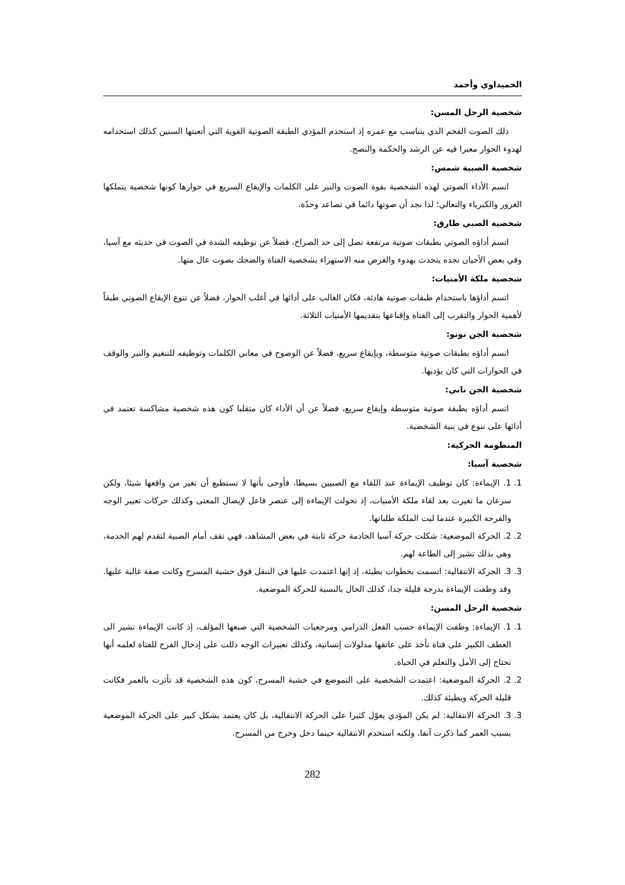الحميداوي وأحمد
شخصية الرجل المسن:
ذلك الصوت الفخم الذي يتناسب مع عمره إذ استخدم المؤدي الطبقة الصوتية القوية التي أتعبتها السنين كذلك استخدامه لهدوء الحوار معبرا فيه عن الرشد والحكمة والنصح.
شخصية الصبية شمس:
اتسم الأداء الصوتي لهذه الشخصية بقوة الصوت والنبر على الكلمات والإيقاع السريع في حوارها كونها شخصية يتملكها الغرور والكبرياء والتعالي؛ لذا نجد أن صوتها دائما في تصاعد وحدّة.
شخصية الصبي طارق:
اتسم أداؤه الصوتي بطبقات صوتية مرتفعة تصل إلى حد الصراخ، فضلاً عن توظيفه الشدة في الصوت في حديثه مع آسيا، وفي بعض الأحيان نجده يتحدث بهدوء والغرض منه الاستهزاء بشخصية الفتاة والضحك بصوت عال منها.
شخصية ملكة الأمنيات:
اتسم أداؤها باستخدام طبقات صوتية هادئة، فكان الغالب على أدائها في أغلب الحوار، فضلاً عن تنوع الإيقاع الصوتي طبقاً لأهمية الحوار والتقرب إلى الفتاة وإقناعها بتقديمها الأمنيات الثلاثة.
شخصية الجن نونو:
اتسم أداؤه بطبقات صوتية متوسطة، وبإيقاع سريع، فضلاً عن الوضوح في معاني الكلمات وتوظيفه للتنغيم والنبر والوقف في الحوارات التي كان يؤديها.
شخصية الجن ناني:
اتسم أداؤه بطبقة صوتية متوسطة وإيقاع سريع، فضلاً عن أن الأداء كان متقلبا كون هذه شخصية مشاكسة تعتمد في أدائها على تنوع في بنية الشخصية.
المنظومة الحركية:
شخصية آسيا:
1. 1. الإيماءة: كان توظيف الإيماءة عند اللقاء مع الصبيين بسيطا، فأوحى بأنها لا تستطيع أن تغير من واقعها شيئا، ولكن سرعان ما تغيرت بعد لقاء ملكة الأمنيات، إذ تحولت الإيماءة إلى عنصر فاعل لإيصال المعنى وكذلك حركات تعبير الوجه والفرحة الكبيرة عندما لبت الملكة طلباتها.
2. 2. الحركة الموضعية: شكلت حركة آسيا الخادمة حركة ثابتة في بعض المشاهد، فهي تقف أمام الصبية لتقدم لهم الخدمة، وهي بذلك تشير إلى الطاعة لهم.
3. 3. الحركة الانتقالية: اتسمت بخطوات بطيئة، إذ إنها اعتمدت عليها في التنقل فوق خشبة المسرح وكانت صفة غالبة عليها. وقد وظفت الإيماءة بدرجة قليلة جدا، كذلك الحال بالنسبة للحركة الموضعية.
شخصية الرجل المسن:
1. 1. الإيماءة: وظفت الإيماءة حسب الفعل الدرامي ومرجعيات الشخصية التي صنعها المؤلف، إذ كانت الإيماءة تشير الى العطف الكبير على فتاة تأخذ على عاتقها مدلولات إنسانية، وكذلك تعبيرات الوجه دللت على إدخال الفرح للفتاة لعلمه أنها تحتاج إلى الأمل والتعلم في الحياة.
2. 2. الحركة الموضعية: اعتمدت الشخصية على التموضع في خشبة المسرح، كون هذه الشخصية قد تأثرت بالعمر فكانت قليلة الحركة وبطيئة كذلك.
3. 3. الحركة الانتقالية: لم يكن المؤدي يعوّل كثيرا على الحركة الانتقالية، بل كان يعتمد بشكل كبير على الحركة الموضعية بسبب العمر كما ذكرت آنفا، ولكنه استخدم الانتقالية حينما دخل وخرج من المسرح.
282